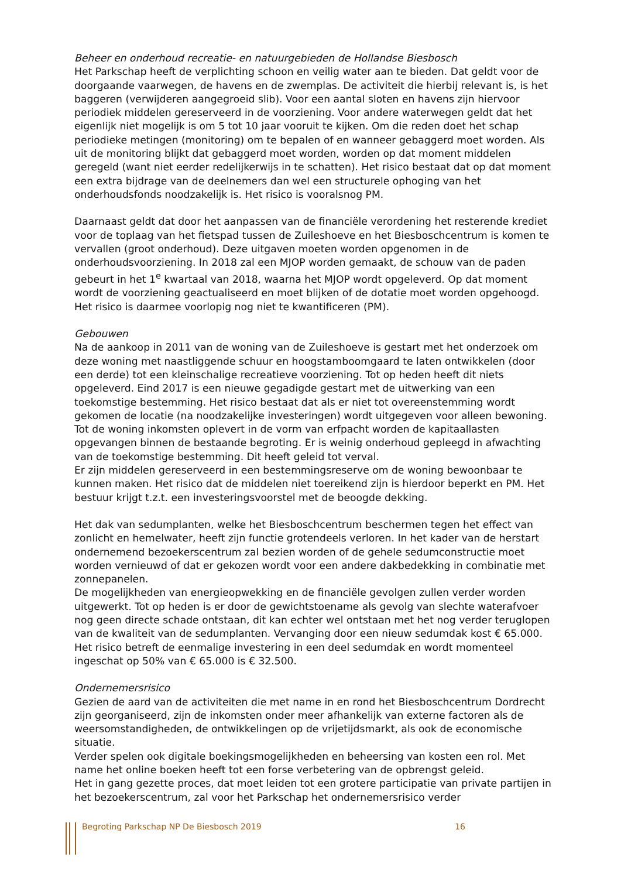Beheer en onderhoud recreatie- en natuurgebieden de Hollandse Biesbosch
Het Parkschap heeft de verplichting schoon en veilig water aan te bieden. Dat geldt voor de doorgaande vaarwegen, de havens en de zwemplas. De activiteit die hierbij relevant is, is het baggeren (verwijderen aangegroeid slib). Voor een aantal sloten en havens zijn hiervoor periodiek middelen gereserveerd in de voorziening. Voor andere waterwegen geldt dat het eigenlijk niet mogelijk is om 5 tot 10 jaar vooruit te kijken. Om die reden doet het schap periodieke metingen (monitoring) om te bepalen of en wanneer gebaggerd moet worden. Als uit de monitoring blijkt dat gebaggerd moet worden, worden op dat moment middelen geregeld (want niet eerder redelijkerwijs in te schatten). Het risico bestaat dat op dat moment een extra bijdrage van de deelnemers dan wel een structurele ophoging van het onderhoudsfonds noodzakelijk is. Het risico is vooralsnog PM.
Daarnaast geldt dat door het aanpassen van de financiële verordening het resterende krediet voor de toplaag van het fietspad tussen de Zuileshoeve en het Biesboschcentrum is komen te vervallen (groot onderhoud). Deze uitgaven moeten worden opgenomen in de onderhoudsvoorziening. In 2018 zal een MJOP worden gemaakt, de schouw van de paden gebeurt in het 1<sup>e</sup> kwartaal van 2018, waarna het MJOP wordt opgeleverd. Op dat moment wordt de voorziening geactualiseerd en moet blijken of de dotatie moet worden opgehoogd. Het risico is daarmee voorlopig nog niet te kwantificeren (PM).
Gebouwen
Na de aankoop in 2011 van de woning van de Zuileshoeve is gestart met het onderzoek om deze woning met naastliggende schuur en hoogstamboomgaard te laten ontwikkelen (door een derde) tot een kleinschalige recreatieve voorziening. Tot op heden heeft dit niets opgeleverd. Eind 2017 is een nieuwe gegadigde gestart met de uitwerking van een toekomstige bestemming. Het risico bestaat dat als er niet tot overeenstemming wordt gekomen de locatie (na noodzakelijke investeringen) wordt uitgegeven voor alleen bewoning. Tot de woning inkomsten oplevert in de vorm van erfpacht worden de kapitaallasten opgevangen binnen de bestaande begroting. Er is weinig onderhoud gepleegd in afwachting van de toekomstige bestemming. Dit heeft geleid tot verval.
Er zijn middelen gereserveerd in een bestemmingsreserve om de woning bewoonbaar te kunnen maken. Het risico dat de middelen niet toereikend zijn is hierdoor beperkt en PM. Het bestuur krijgt t.z.t. een investeringsvoorstel met de beoogde dekking.
Het dak van sedumplanten, welke het Biesboschcentrum beschermen tegen het effect van zonlicht en hemelwater, heeft zijn functie grotendeels verloren. In het kader van de herstart ondernemend bezoekerscentrum zal bezien worden of de gehele sedumconstructie moet worden vernieuwd of dat er gekozen wordt voor een andere dakbedekking in combinatie met zonnepanelen.
De mogelijkheden van energieopwekking en de financiële gevolgen zullen verder worden uitgewerkt. Tot op heden is er door de gewichtstoename als gevolg van slechte waterafvoer nog geen directe schade ontstaan, dit kan echter wel ontstaan met het nog verder teruglopen van de kwaliteit van de sedumplanten. Vervanging door een nieuw sedumdak kost € 65.000. Het risico betreft de eenmalige investering in een deel sedumdak en wordt momenteel ingeschat op 50% van € 65.000 is € 32.500.
Ondernemersrisico
Gezien de aard van de activiteiten die met name in en rond het Biesboschcentrum Dordrecht zijn georganiseerd, zijn de inkomsten onder meer afhankelijk van externe factoren als de weersomstandigheden, de ontwikkelingen op de vrijetijdsmarkt, als ook de economische situatie.
Verder spelen ook digitale boekingsmogelijkheden en beheersing van kosten een rol. Met name het online boeken heeft tot een forse verbetering van de opbrengst geleid.
Het in gang gezette proces, dat moet leiden tot een grotere participatie van private partijen in het bezoekerscentrum, zal voor het Parkschap het ondernemersrisico verder
Begroting Parkschap NP De Biesbosch 2019 16